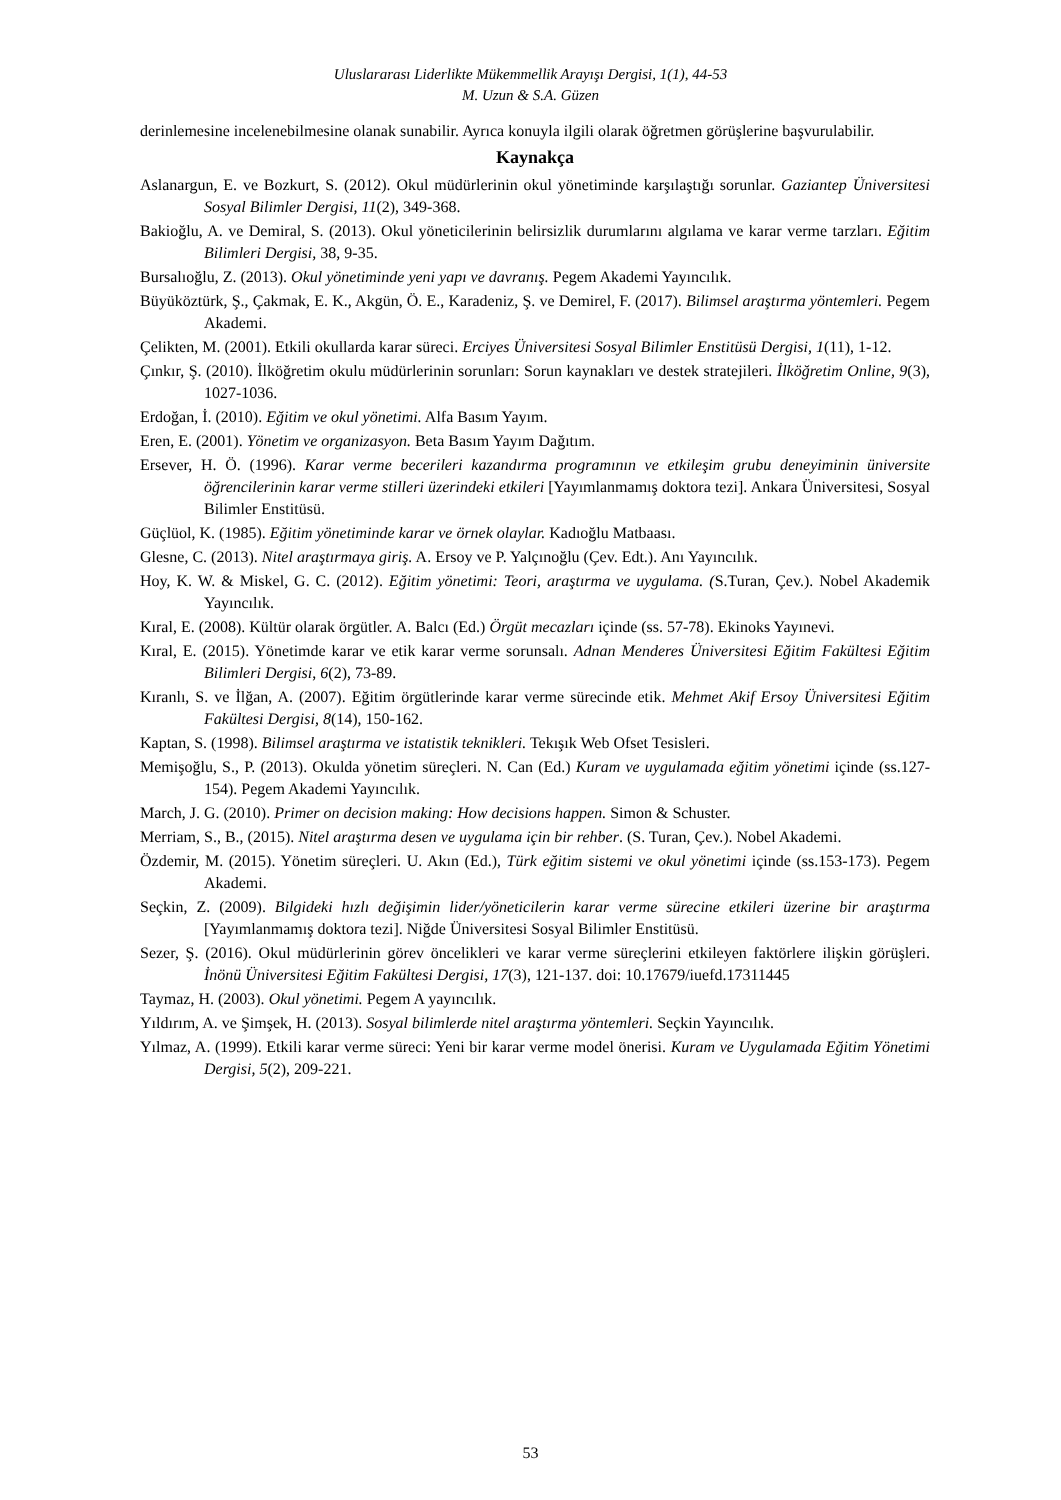Uluslararası Liderlikte Mükemmellik Arayışı Dergisi, 1(1), 44-53
M. Uzun & S.A. Güzen
derinlemesine incelenebilmesine olanak sunabilir. Ayrıca konuyla ilgili olarak öğretmen görüşlerine başvurulabilir.
Kaynakça
Aslanargun, E. ve Bozkurt, S. (2012). Okul müdürlerinin okul yönetiminde karşılaştığı sorunlar. Gaziantep Üniversitesi Sosyal Bilimler Dergisi, 11(2), 349-368.
Bakioğlu, A. ve Demiral, S. (2013). Okul yöneticilerinin belirsizlik durumlarını algılama ve karar verme tarzları. Eğitim Bilimleri Dergisi, 38, 9-35.
Bursalıoğlu, Z. (2013). Okul yönetiminde yeni yapı ve davranış. Pegem Akademi Yayıncılık.
Büyüköztürk, Ş., Çakmak, E. K., Akgün, Ö. E., Karadeniz, Ş. ve Demirel, F. (2017). Bilimsel araştırma yöntemleri. Pegem Akademi.
Çelikten, M. (2001). Etkili okullarda karar süreci. Erciyes Üniversitesi Sosyal Bilimler Enstitüsü Dergisi, 1(11), 1-12.
Çınkır, Ş. (2010). İlköğretim okulu müdürlerinin sorunları: Sorun kaynakları ve destek stratejileri. İlköğretim Online, 9(3), 1027-1036.
Erdoğan, İ. (2010). Eğitim ve okul yönetimi. Alfa Basım Yayım.
Eren, E. (2001). Yönetim ve organizasyon. Beta Basım Yayım Dağıtım.
Ersever, H. Ö. (1996). Karar verme becerileri kazandırma programının ve etkileşim grubu deneyiminin üniversite öğrencilerinin karar verme stilleri üzerindeki etkileri [Yayımlanmamış doktora tezi]. Ankara Üniversitesi, Sosyal Bilimler Enstitüsü.
Güçlüol, K. (1985). Eğitim yönetiminde karar ve örnek olaylar. Kadıoğlu Matbaası.
Glesne, C. (2013). Nitel araştırmaya giriş. A. Ersoy ve P. Yalçınoğlu (Çev. Edt.). Anı Yayıncılık.
Hoy, K. W. & Miskel, G. C. (2012). Eğitim yönetimi: Teori, araştırma ve uygulama. (S.Turan, Çev.). Nobel Akademik Yayıncılık.
Kıral, E. (2008). Kültür olarak örgütler. A. Balcı (Ed.) Örgüt mecazları içinde (ss. 57-78). Ekinoks Yayınevi.
Kıral, E. (2015). Yönetimde karar ve etik karar verme sorunsalı. Adnan Menderes Üniversitesi Eğitim Fakültesi Eğitim Bilimleri Dergisi, 6(2), 73-89.
Kıranlı, S. ve İlğan, A. (2007). Eğitim örgütlerinde karar verme sürecinde etik. Mehmet Akif Ersoy Üniversitesi Eğitim Fakültesi Dergisi, 8(14), 150-162.
Kaptan, S. (1998). Bilimsel araştırma ve istatistik teknikleri. Tekışık Web Ofset Tesisleri.
Memişoğlu, S., P. (2013). Okulda yönetim süreçleri. N. Can (Ed.) Kuram ve uygulamada eğitim yönetimi içinde (ss.127-154). Pegem Akademi Yayıncılık.
March, J. G. (2010). Primer on decision making: How decisions happen. Simon & Schuster.
Merriam, S., B., (2015). Nitel araştırma desen ve uygulama için bir rehber. (S. Turan, Çev.). Nobel Akademi.
Özdemir, M. (2015). Yönetim süreçleri. U. Akın (Ed.), Türk eğitim sistemi ve okul yönetimi içinde (ss.153-173). Pegem Akademi.
Seçkin, Z. (2009). Bilgideki hızlı değişimin lider/yöneticilerin karar verme sürecine etkileri üzerine bir araştırma [Yayımlanmamış doktora tezi]. Niğde Üniversitesi Sosyal Bilimler Enstitüsü.
Sezer, Ş. (2016). Okul müdürlerinin görev öncelikleri ve karar verme süreçlerini etkileyen faktörlere ilişkin görüşleri. İnönü Üniversitesi Eğitim Fakültesi Dergisi, 17(3), 121-137. doi: 10.17679/iuefd.17311445
Taymaz, H. (2003). Okul yönetimi. Pegem A yayıncılık.
Yıldırım, A. ve Şimşek, H. (2013). Sosyal bilimlerde nitel araştırma yöntemleri. Seçkin Yayıncılık.
Yılmaz, A. (1999). Etkili karar verme süreci: Yeni bir karar verme model önerisi. Kuram ve Uygulamada Eğitim Yönetimi Dergisi, 5(2), 209-221.
53